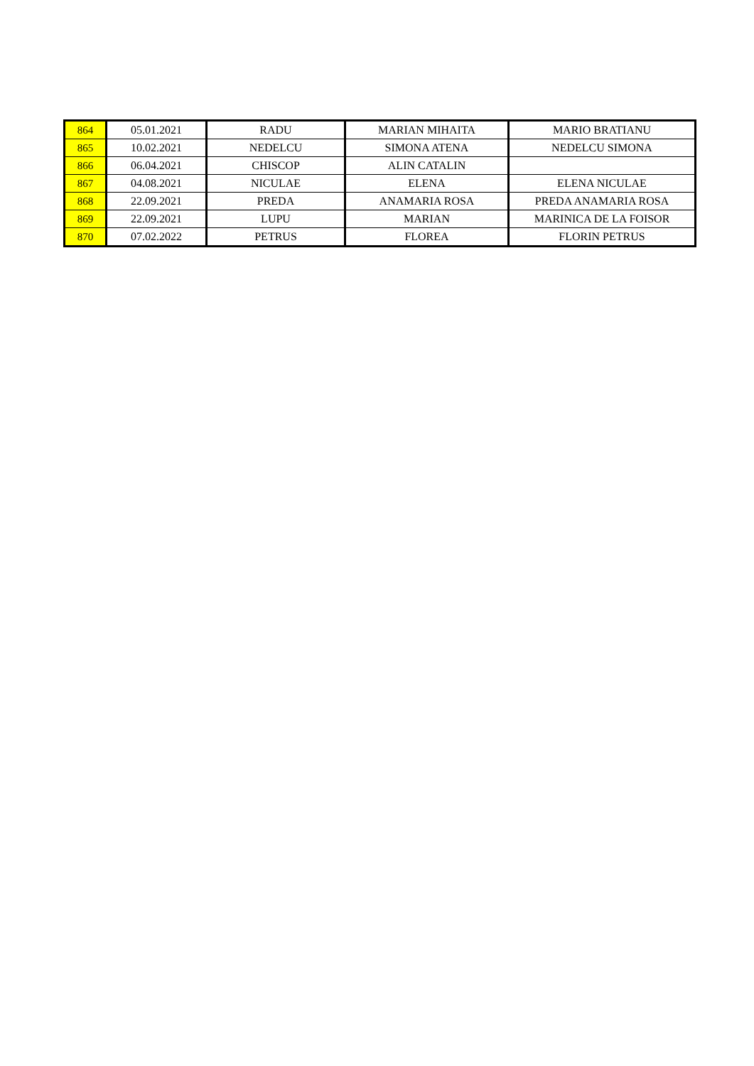| 864 | 05.01.2021 | RADU | MARIAN MIHAITA | MARIO BRATIANU |
| 865 | 10.02.2021 | NEDELCU | SIMONA ATENA | NEDELCU SIMONA |
| 866 | 06.04.2021 | CHISCOP | ALIN CATALIN | |
| 867 | 04.08.2021 | NICULAE | ELENA | ELENA NICULAE |
| 868 | 22.09.2021 | PREDA | ANAMARIA ROSA | PREDA ANAMARIA ROSA |
| 869 | 22.09.2021 | LUPU | MARIAN | MARINICA DE LA FOISOR |
| 870 | 07.02.2022 | PETRUS | FLOREA | FLORIN PETRUS |